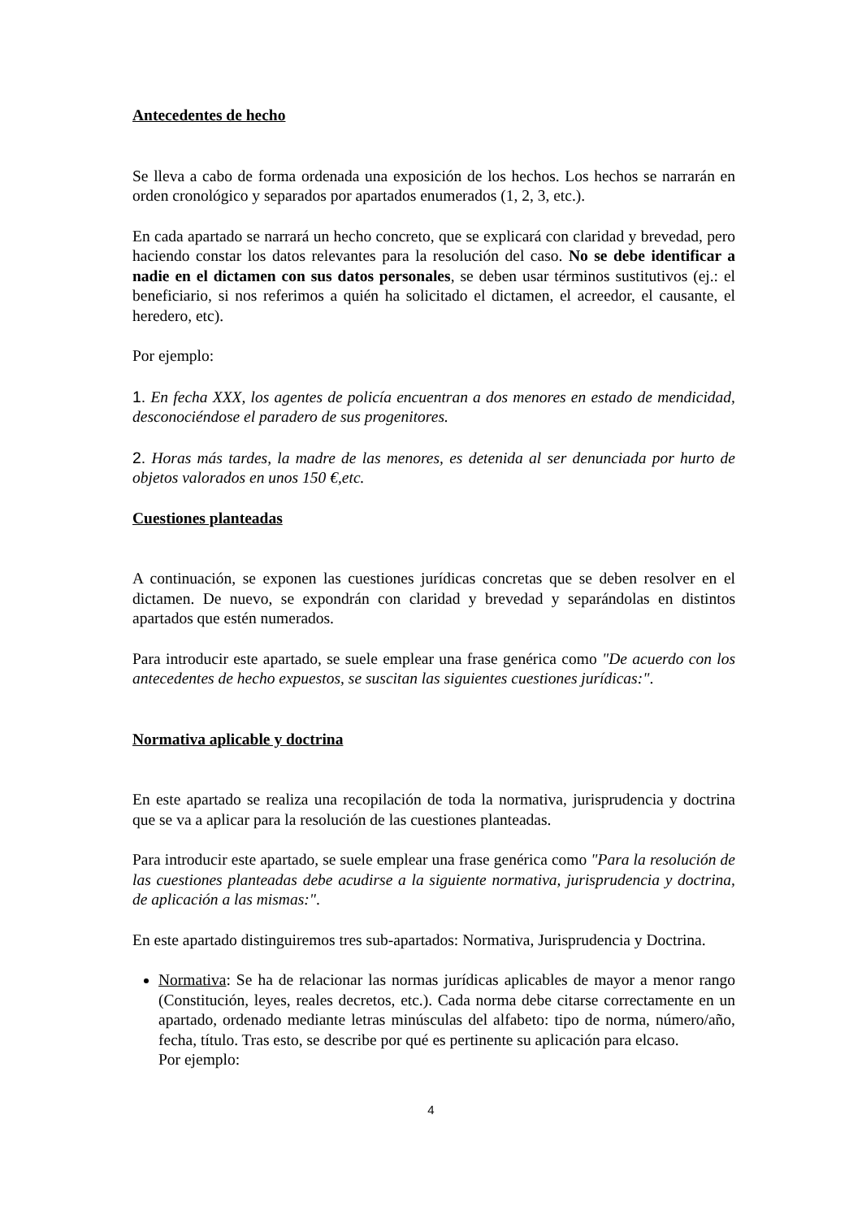Antecedentes de hecho
Se lleva a cabo de forma ordenada una exposición de los hechos. Los hechos se narrarán en orden cronológico y separados por apartados enumerados (1, 2, 3, etc.).
En cada apartado se narrará un hecho concreto, que se explicará con claridad y brevedad, pero haciendo constar los datos relevantes para la resolución del caso. No se debe identificar a nadie en el dictamen con sus datos personales, se deben usar términos sustitutivos (ej.: el beneficiario, si nos referimos a quién ha solicitado el dictamen, el acreedor, el causante, el heredero, etc).
Por ejemplo:
1. En fecha XXX, los agentes de policía encuentran a dos menores en estado de mendicidad, desconociéndose el paradero de sus progenitores.
2. Horas más tardes, la madre de las menores, es detenida al ser denunciada por hurto de objetos valorados en unos 150 €,etc.
Cuestiones planteadas
A continuación, se exponen las cuestiones jurídicas concretas que se deben resolver en el dictamen. De nuevo, se expondrán con claridad y brevedad y separándolas en distintos apartados que estén numerados.
Para introducir este apartado, se suele emplear una frase genérica como "De acuerdo con los antecedentes de hecho expuestos, se suscitan las siguientes cuestiones jurídicas:".
Normativa aplicable y doctrina
En este apartado se realiza una recopilación de toda la normativa, jurisprudencia y doctrina que se va a aplicar para la resolución de las cuestiones planteadas.
Para introducir este apartado, se suele emplear una frase genérica como "Para la resolución de las cuestiones planteadas debe acudirse a la siguiente normativa, jurisprudencia y doctrina, de aplicación a las mismas:".
En este apartado distinguiremos tres sub-apartados: Normativa, Jurisprudencia y Doctrina.
Normativa: Se ha de relacionar las normas jurídicas aplicables de mayor a menor rango (Constitución, leyes, reales decretos, etc.). Cada norma debe citarse correctamente en un apartado, ordenado mediante letras minúsculas del alfabeto: tipo de norma, número/año, fecha, título. Tras esto, se describe por qué es pertinente su aplicación para elcaso.
Por ejemplo:
4